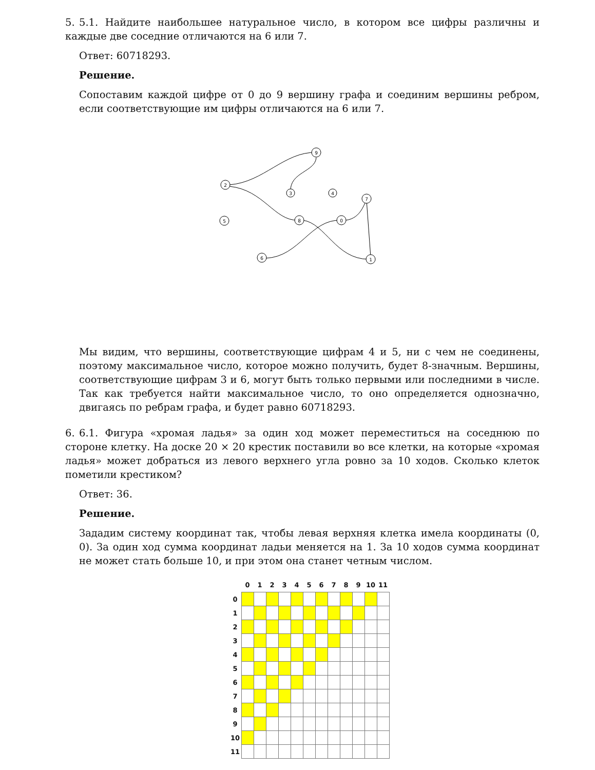5. 5.1. Найдите наибольшее натуральное число, в котором все цифры различны и каждые две соседние отличаются на 6 или 7.
Ответ: 60718293.
Решение.
Сопоставим каждой цифре от 0 до 9 вершину графа и соединим вершины ребром, если соответствующие им цифры отличаются на 6 или 7.
9
2
3
4
7
5
8
0
6
1
Мы видим, что вершины, соответствующие цифрам 4 и 5, ни с чем не соединены, поэтому максимальное число, которое можно получить, будет 8-значным. Вершины, соответствующие цифрам 3 и 6, могут быть только первыми или последними в числе. Так как требуется найти максимальное число, то оно определяется однозначно, двигаясь по ребрам графа, и будет равно 60718293.
6. 6.1. Фигура «хромая ладья» за один ход может переместиться на соседнюю по стороне клетку. На доске 20 × 20 крестик поставили во все клетки, на которые «хромая ладья» может добраться из левого верхнего угла ровно за 10 ходов. Сколько клеток пометили крестиком?
Ответ: 36.
Решение.
Зададим систему координат так, чтобы левая верхняя клетка имела координаты (0, 0). За один ход сумма координат ладьи меняется на 1. За 10 ходов сумма координат не может стать больше 10, и при этом она станет четным числом.
| | 0 | 1 | 2 | 3 | 4 | 5 | 6 | 7 | 8 | 9 | 10 | 11 |
| --- | --- | --- | --- | --- | --- | --- | --- | --- | --- | --- | --- | --- |
| 0 | | | | | | | | | | | | |
| 1 | | | | | | | | | | | | |
| 2 | | | | | | | | | | | | |
| 3 | | | | | | | | | | | | |
| 4 | | | | | | | | | | | | |
| 5 | | | | | | | | | | | | |
| 6 | | | | | | | | | | | | |
| 7 | | | | | | | | | | | | |
| 8 | | | | | | | | | | | | |
| 9 | | | | | | | | | | | | |
| 10 | | | | | | | | | | | | |
| 11 | | | | | | | | | | | | |